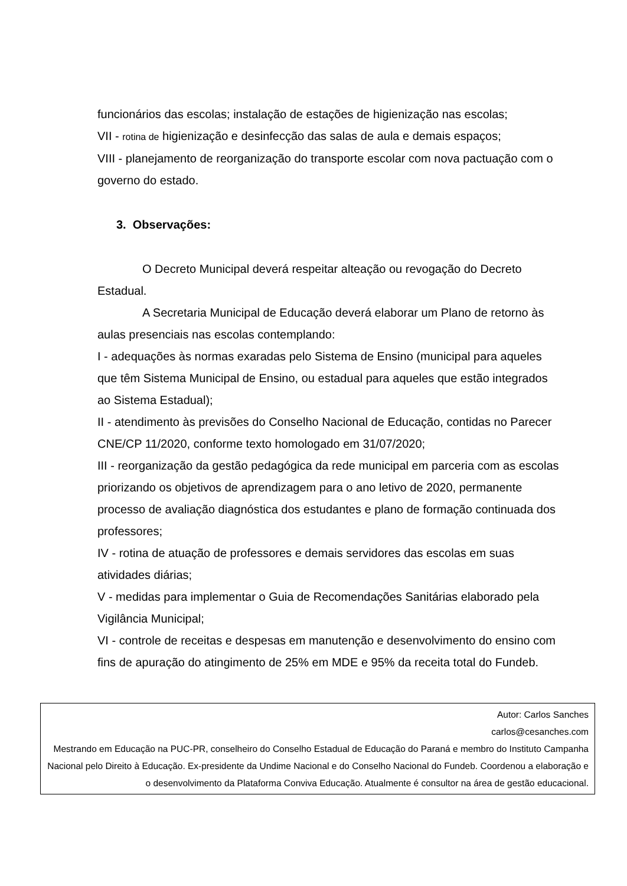funcionários das escolas; instalação de estações de higienização nas escolas;
VII - rotina de higienização e desinfecção das salas de aula e demais espaços;
VIII - planejamento de reorganização do transporte escolar com nova pactuação com o governo do estado.
3. Observações:
O Decreto Municipal deverá respeitar alteação ou revogação do Decreto Estadual.
A Secretaria Municipal de Educação deverá elaborar um Plano de retorno às aulas presenciais nas escolas contemplando:
I - adequações às normas exaradas pelo Sistema de Ensino (municipal para aqueles que têm Sistema Municipal de Ensino, ou estadual para aqueles que estão integrados ao Sistema Estadual);
II - atendimento às previsões do Conselho Nacional de Educação, contidas no Parecer CNE/CP 11/2020, conforme texto homologado em 31/07/2020;
III - reorganização da gestão pedagógica da rede municipal em parceria com as escolas priorizando os objetivos de aprendizagem para o ano letivo de 2020, permanente processo de avaliação diagnóstica dos estudantes e plano de formação continuada dos professores;
IV - rotina de atuação de professores e demais servidores das escolas em suas atividades diárias;
V - medidas para implementar o Guia de Recomendações Sanitárias elaborado pela Vigilância Municipal;
VI - controle de receitas e despesas em manutenção e desenvolvimento do ensino com fins de apuração do atingimento de 25% em MDE e 95% da receita total do Fundeb.
Autor: Carlos Sanches
carlos@cesanches.com
Mestrando em Educação na PUC-PR, conselheiro do Conselho Estadual de Educação do Paraná e membro do Instituto Campanha Nacional pelo Direito à Educação. Ex-presidente da Undime Nacional e do Conselho Nacional do Fundeb. Coordenou a elaboração e o desenvolvimento da Plataforma Conviva Educação. Atualmente é consultor na área de gestão educacional.